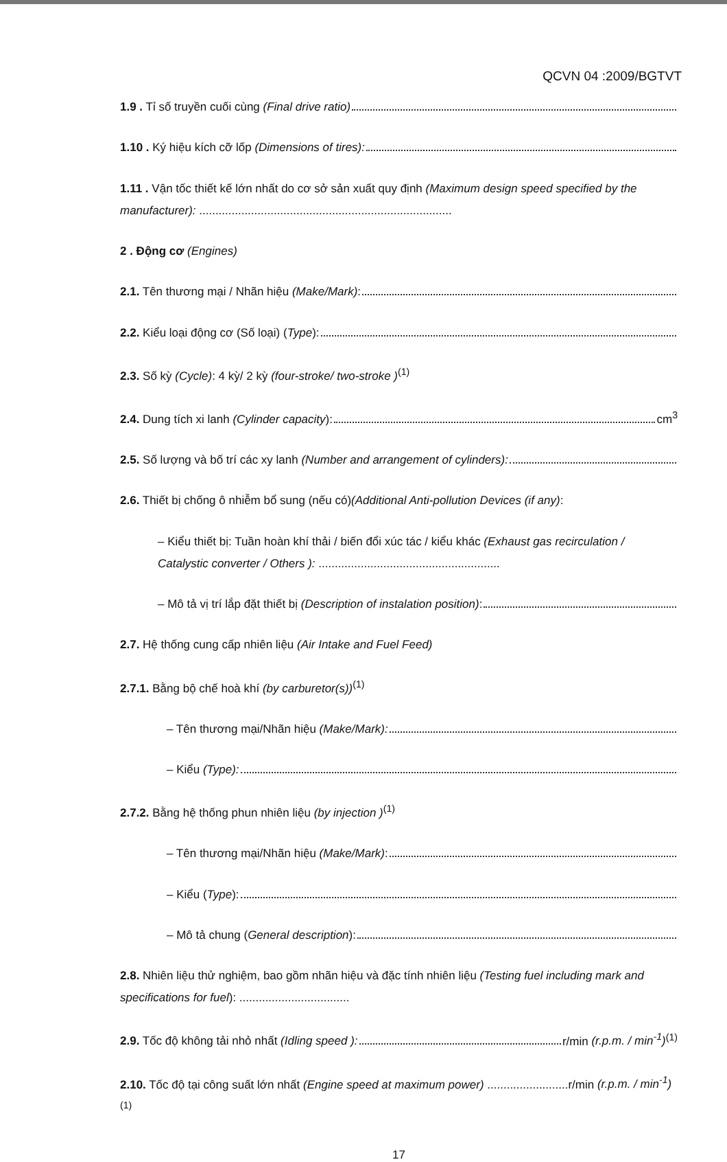QCVN 04 :2009/BGTVT
1.9 . Tỉ số truyền cuối cùng (Final drive ratio)
1.10 . Ký hiệu kích cỡ lốp (Dimensions of tires):
1.11 . Vận tốc thiết kế lớn nhất do cơ sở sản xuất quy định (Maximum design speed specified by the manufacturer): ..............................................................................
2 . Động cơ (Engines)
2.1. Tên thương mại / Nhãn hiệu (Make/Mark):
2.2. Kiểu loại động cơ (Số loại) (Type):
2.3. Số kỳ (Cycle): 4 kỳ/ 2 kỳ (four-stroke/ two-stroke )<sup>(1)</sup>
2.4. Dung tích xi lanh (Cylinder capacity): cm<sup>3</sup>
2.5. Số lượng và bố trí các xy lanh (Number and arrangement of cylinders):
2.6. Thiết bị chống ô nhiễm bổ sung (nếu có)(Additional Anti-pollution Devices (if any):
– Kiểu thiết bị: Tuần hoàn khí thải / biến đổi xúc tác / kiểu khác (Exhaust gas recirculation / Catalystic converter / Others ): ........................................................
– Mô tả vị trí lắp đặt thiết bị (Description of instalation position):
2.7. Hệ thống cung cấp nhiên liệu (Air Intake and Fuel Feed)
2.7.1. Bằng bộ chế hoà khí (by carburetor(s))<sup>(1)</sup>
– Tên thương mại/Nhãn hiệu (Make/Mark):
– Kiểu (Type):
2.7.2. Bằng hệ thống phun nhiên liệu (by injection )<sup>(1)</sup>
– Tên thương mại/Nhãn hiệu (Make/Mark):
– Kiểu (Type):
– Mô tả chung (General description):
2.8. Nhiên liệu thử nghiệm, bao gồm nhãn hiệu và đặc tính nhiên liệu (Testing fuel including mark and specifications for fuel): ..................................
2.9. Tốc độ không tải nhỏ nhất (Idling speed ): r/min (r.p.m. / min<sup>-1</sup>)<sup>(1)</sup>
2.10. Tốc độ tại công suất lớn nhất (Engine speed at maximum power) .........................r/min (r.p.m. / min<sup>-1</sup>)<sup>(1)</sup>
17